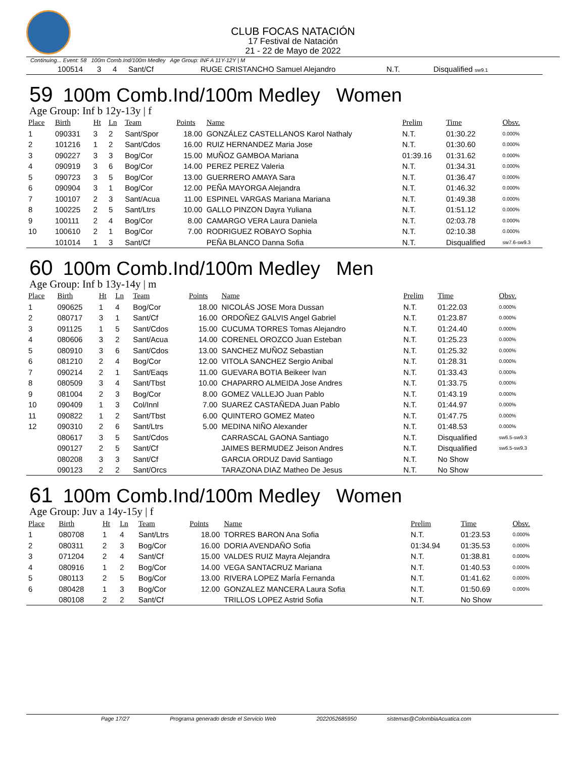CLUB FOCAS NATACIÓN
17 Festival de Natación
21 - 22 de Mayo de 2022
Continuing... Event: 58 100m Comb.Ind/100m Medley Age Group: INF A 11Y-12Y | M
| | 100514 | 3 | 4 | Sant/Cf | RUGE CRISTANCHO Samuel Alejandro | N.T. | Disqualified sw9.1 |
59 100m Comb.Ind/100m Medley Women
Age Group: Inf b 12y-13y | f
| Place | Birth | Ht | Ln | Team | Points | Name | Prelim | Time | Obsv. |
| --- | --- | --- | --- | --- | --- | --- | --- | --- | --- |
| 1 | 090331 | 3 | 2 | Sant/Spor | 18.00 | GONZÁLEZ CASTELLANOS Karol Nathaly | N.T. | 01:30.22 | 0.000% |
| 2 | 101216 | 1 | 2 | Sant/Cdos | 16.00 | RUIZ HERNANDEZ Maria Jose | N.T. | 01:30.60 | 0.000% |
| 3 | 090227 | 3 | 3 | Bog/Cor | 15.00 | MUÑOZ GAMBOA Mariana | 01:39.16 | 01:31.62 | 0.000% |
| 4 | 090919 | 3 | 6 | Bog/Cor | 14.00 | PEREZ PEREZ Valeria | N.T. | 01:34.31 | 0.000% |
| 5 | 090723 | 3 | 5 | Bog/Cor | 13.00 | GUERRERO AMAYA Sara | N.T. | 01:36.47 | 0.000% |
| 6 | 090904 | 3 | 1 | Bog/Cor | 12.00 | PEÑA MAYORGA Alejandra | N.T. | 01:46.32 | 0.000% |
| 7 | 100107 | 2 | 3 | Sant/Acua | 11.00 | ESPINEL VARGAS Mariana Mariana | N.T. | 01:49.38 | 0.000% |
| 8 | 100225 | 2 | 5 | Sant/Ltrs | 10.00 | GALLO PINZON Dayra Yuliana | N.T. | 01:51.12 | 0.000% |
| 9 | 100111 | 2 | 4 | Bog/Cor | 8.00 | CAMARGO VERA Laura Daniela | N.T. | 02:03.78 | 0.000% |
| 10 | 100610 | 2 | 1 | Bog/Cor | 7.00 | RODRIGUEZ ROBAYO Sophia | N.T. | 02:10.38 | 0.000% |
| | 101014 | 1 | 3 | Sant/Cf | | PEÑA BLANCO Danna Sofia | N.T. | Disqualified | sw7.6-sw9.3 |
60 100m Comb.Ind/100m Medley Men
Age Group: Inf b 13y-14y | m
| Place | Birth | Ht | Ln | Team | Points | Name | Prelim | Time | Obsv. |
| --- | --- | --- | --- | --- | --- | --- | --- | --- | --- |
| 1 | 090625 | 1 | 4 | Bog/Cor | 18.00 | NICOLÁS JOSE Mora Dussan | N.T. | 01:22.03 | 0.000% |
| 2 | 080717 | 3 | 1 | Sant/Cf | 16.00 | ORDOÑEZ GALVIS Angel Gabriel | N.T. | 01:23.87 | 0.000% |
| 3 | 091125 | 1 | 5 | Sant/Cdos | 15.00 | CUCUMA TORRES Tomas Alejandro | N.T. | 01:24.40 | 0.000% |
| 4 | 080606 | 3 | 2 | Sant/Acua | 14.00 | CORENEL OROZCO Juan Esteban | N.T. | 01:25.23 | 0.000% |
| 5 | 080910 | 3 | 6 | Sant/Cdos | 13.00 | SANCHEZ MUÑOZ Sebastian | N.T. | 01:25.32 | 0.000% |
| 6 | 081210 | 2 | 4 | Bog/Cor | 12.00 | VITOLA SANCHEZ Sergio Anibal | N.T. | 01:28.31 | 0.000% |
| 7 | 090214 | 2 | 1 | Sant/Eaqs | 11.00 | GUEVARA BOTIA Beikeer Ivan | N.T. | 01:33.43 | 0.000% |
| 8 | 080509 | 3 | 4 | Sant/Tbst | 10.00 | CHAPARRO ALMEIDA Jose Andres | N.T. | 01:33.75 | 0.000% |
| 9 | 081004 | 2 | 3 | Bog/Cor | 8.00 | GOMEZ VALLEJO Juan Pablo | N.T. | 01:43.19 | 0.000% |
| 10 | 090409 | 1 | 3 | Col/Innl | 7.00 | SUAREZ CASTAÑEDA Juan Pablo | N.T. | 01:44.97 | 0.000% |
| 11 | 090822 | 1 | 2 | Sant/Tbst | 6.00 | QUINTERO GOMEZ Mateo | N.T. | 01:47.75 | 0.000% |
| 12 | 090310 | 2 | 6 | Sant/Ltrs | 5.00 | MEDINA NIÑO Alexander | N.T. | 01:48.53 | 0.000% |
| | 080617 | 3 | 5 | Sant/Cdos | | CARRASCAL GAONA Santiago | N.T. | Disqualified | sw6.5-sw9.3 |
| | 090127 | 2 | 5 | Sant/Cf | | JAIMES BERMUDEZ Jeison Andres | N.T. | Disqualified | sw6.5-sw9.3 |
| | 080208 | 3 | 3 | Sant/Cf | | GARCIA ORDUZ David Santiago | N.T. | No Show | |
| | 090123 | 2 | 2 | Sant/Orcs | | TARAZONA DIAZ Matheo De Jesus | N.T. | No Show | |
61 100m Comb.Ind/100m Medley Women
Age Group: Juv a 14y-15y | f
| Place | Birth | Ht | Ln | Team | Points | Name | Prelim | Time | Obsv. |
| --- | --- | --- | --- | --- | --- | --- | --- | --- | --- |
| 1 | 080708 | 1 | 4 | Sant/Ltrs | 18.00 | TORRES BARON Ana Sofia | N.T. | 01:23.53 | 0.000% |
| 2 | 080311 | 2 | 3 | Bog/Cor | 16.00 | DORIA AVENDAÑO Sofia | 01:34.94 | 01:35.53 | 0.000% |
| 3 | 071204 | 2 | 4 | Sant/Cf | 15.00 | VALDES RUIZ Mayra Alejandra | N.T. | 01:38.81 | 0.000% |
| 4 | 080916 | 1 | 2 | Bog/Cor | 14.00 | VEGA SANTACRUZ Mariana | N.T. | 01:40.53 | 0.000% |
| 5 | 080113 | 2 | 5 | Bog/Cor | 13.00 | RIVERA LOPEZ MarÍa Fernanda | N.T. | 01:41.62 | 0.000% |
| 6 | 080428 | 1 | 3 | Bog/Cor | 12.00 | GONZALEZ MANCERA Laura Sofia | N.T. | 01:50.69 | 0.000% |
| | 080108 | 2 | 2 | Sant/Cf | | TRILLOS LOPEZ Astrid Sofia | N.T. | No Show | |
Page 17/27 Programa generado desde el Servicio Web 2022052685950 sistemas@ColombiaAcuatica.com